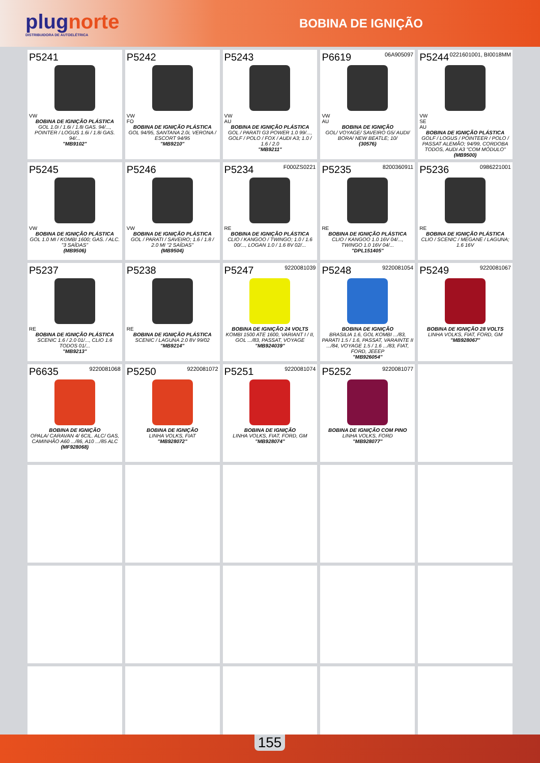plugnorte
DISTRIBUIDORA DE AUTOELÉTRICA
BOBINA DE IGNIÇÃO
| P5241 VW BOBINA DE IGNIÇÃO PLÁSTICA GOL 1.0i / 1.6i / 1.8i GAS. 94/..., POINTER / LOGUS 1.6i / 1.8i GAS. 94/... "MB9102" | P5242 VW FO BOBINA DE IGNIÇÃO PLÁSTICA GOL 94/95, SANTANA 2.0i, VERONA / ESCORT 94/95 "MB9210" | P5243 VW AU BOBINA DE IGNIÇÃO PLÁSTICA GOL / PARATI G3 POWER 1.0 99/..., GOLF / POLO / FOX / AUDI A3; 1.0 / 1.6 / 2.0 "MB9211" | 06A905097 P6619 VW AU BOBINA DE IGNIÇÃO GOL/ VOYAGE/ SAVEIRO G5/ AUDI/ BORA/ NEW BEATLE; 10/ (30576) | 0221601001, BI0018MM P5244 VW SE AU BOBINA DE IGNIÇÃO PLÁSTICA GOLF / LOGUS / POINTEER / POLO / PASSAT ALEMÃO; 94/99, CORDOBA TODOS, AUDI A3 "COM MÓDULO" (MB9500) |
| P5245 VW BOBINA DE IGNIÇÃO PLÁSTICA GOL 1.0 MI / KOMBI 1600; GAS. / ALC. "3 SAÍDAS" (MB9506) | P5246 VW BOBINA DE IGNIÇÃO PLÁSTICA GOL / PARATI / SAVEIRO; 1.6 / 1.8 / 2.0 MI "2 SAÍDAS" (MB9504) | F000ZS0221 P5234 RE BOBINA DE IGNIÇÃO PLÁSTICA CLIO / KANGOO / TWINGO; 1.0 / 1.6 00/..., LOGAN 1.0 / 1.6 8V 02/... | 8200360911 P5235 RE BOBINA DE IGNIÇÃO PLÁSTICA CLIO / KANGOO 1.0 16V 04/..., TWINGO 1.0 16V 04/... "DPL151405" | 0986221001 P5236 RE BOBINA DE IGNIÇÃO PLÁSTICA CLIO / SCENIC / MEGANE / LAGUNA; 1.6 16V |
| P5237 RE BOBINA DE IGNIÇÃO PLÁSTICA SCENIC 1.6 / 2.0 01/..., CLIO 1.6 TODOS 01/... "MB9213" | P5238 RE BOBINA DE IGNIÇÃO PLÁSTICA SCENIC / LAGUNA 2.0 8V 99/02 "MB9214" | 9220081039 P5247 BOBINA DE IGNIÇÃO 24 VOLTS KOMBI 1500 ATE 1600, VARIANT I / II, GOL .../83, PASSAT, VOYAGE "MB924039" | 9220081054 P5248 BOBINA DE IGNIÇÃO BRASILIA 1.6, GOL KOMBI .../83, PARATI 1.5 / 1.6, PASSAT, VARAINTE II .../84, VOYAGE 1.5 / 1.6 .../83, FIAT, FORD, JEEEP "MB926054" | 9220081067 P5249 BOBINA DE IGNIÇÃO 28 VOLTS LINHA VOLKS, FIAT, FORD, GM "MB928067" |
| 9220081068 P6635 BOBINA DE IGNIÇÃO OPALA/ CARAVAN 4/ 6CIL. ALC/ GAS, CAMINHÃO A60 .../86, A10 .../85 ALC (MF928068) | 9220081072 P5250 BOBINA DE IGNIÇÃO LINHA VOLKS, FIAT "MB928072" | 9220081074 P5251 BOBINA DE IGNIÇÃO LINHA VOLKS, FIAT, FORD, GM "MB928074" | 9220081077 P5252 BOBINA DE IGNIÇÃO COM PINO LINHA VOLKS, FORD "MB928077" | |
155